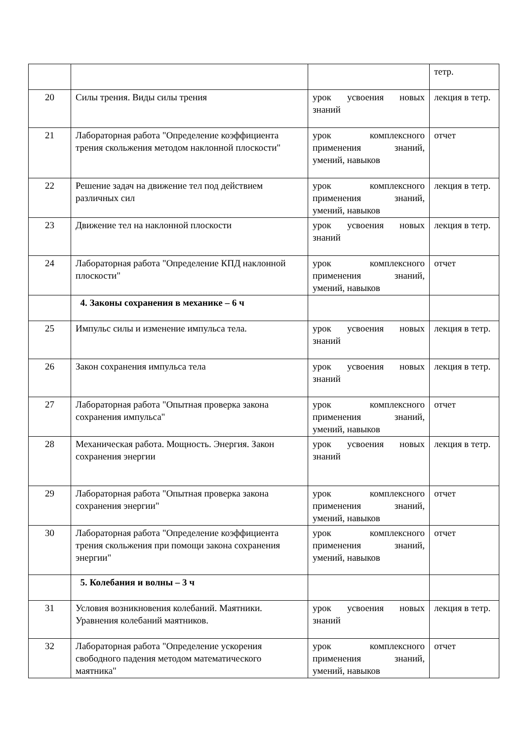| | | | тетр. |
| 20 | Силы трения. Виды силы трения | урок усвоения новых знаний | лекция в тетр. |
| 21 | Лабораторная работа "Определение коэффициента трения скольжения методом наклонной плоскости" | урок комплексного применения знаний, умений, навыков | отчет |
| 22 | Решение задач на движение тел под действием различных сил | урок комплексного применения знаний, умений, навыков | лекция в тетр. |
| 23 | Движение тел на наклонной плоскости | урок усвоения новых знаний | лекция в тетр. |
| 24 | Лабораторная работа "Определение КПД наклонной плоскости" | урок комплексного применения знаний, умений, навыков | отчет |
| | 4. Законы сохранения в механике – 6 ч | | |
| 25 | Импульс силы и изменение импульса тела. | урок усвоения новых знаний | лекция в тетр. |
| 26 | Закон сохранения импульса тела | урок усвоения новых знаний | лекция в тетр. |
| 27 | Лабораторная работа "Опытная проверка закона сохранения импульса" | урок комплексного применения знаний, умений, навыков | отчет |
| 28 | Механическая работа. Мощность. Энергия. Закон сохранения энергии | урок усвоения новых знаний | лекция в тетр. |
| 29 | Лабораторная работа "Опытная проверка закона сохранения энергии" | урок комплексного применения знаний, умений, навыков | отчет |
| 30 | Лабораторная работа "Определение коэффициента трения скольжения при помощи закона сохранения энергии" | урок комплексного применения знаний, умений, навыков | отчет |
| | 5. Колебания и волны – 3 ч | | |
| 31 | Условия возникновения колебаний. Маятники. Уравнения колебаний маятников. | урок усвоения новых знаний | лекция в тетр. |
| 32 | Лабораторная работа "Определение ускорения свободного падения методом математического маятника" | урок комплексного применения знаний, умений, навыков | отчет |